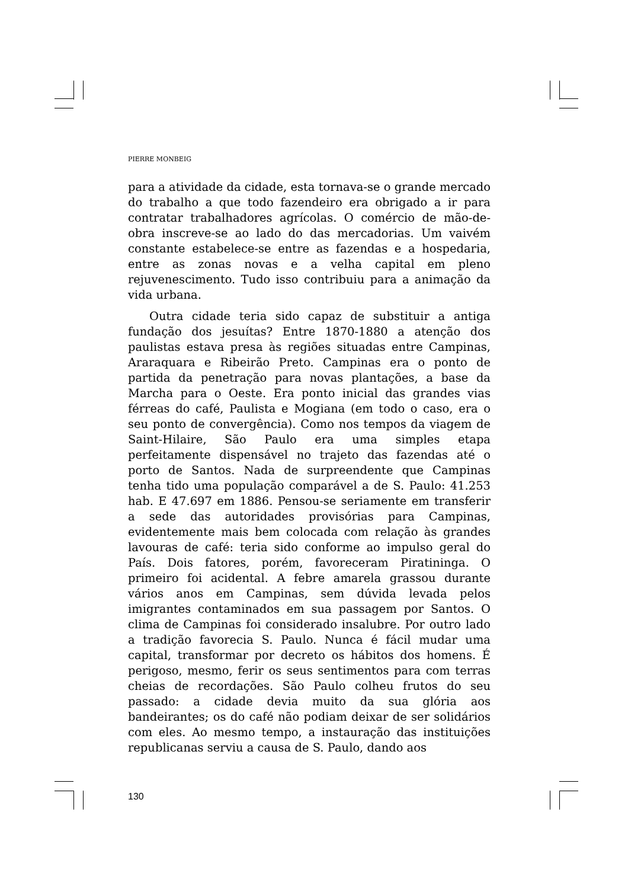PIERRE MONBEIG
para a atividade da cidade, esta tornava-se o grande mercado do trabalho a que todo fazendeiro era obrigado a ir para contratar trabalhadores agrícolas. O comércio de mão-de-obra inscreve-se ao lado do das mercadorias. Um vaivém constante estabelece-se entre as fazendas e a hospedaria, entre as zonas novas e a velha capital em pleno rejuvenescimento. Tudo isso contribuiu para a animação da vida urbana.
Outra cidade teria sido capaz de substituir a antiga fundação dos jesuítas? Entre 1870-1880 a atenção dos paulistas estava presa às regiões situadas entre Campinas, Araraquara e Ribeirão Preto. Campinas era o ponto de partida da penetração para novas plantações, a base da Marcha para o Oeste. Era ponto inicial das grandes vias férreas do café, Paulista e Mogiana (em todo o caso, era o seu ponto de convergência). Como nos tempos da viagem de Saint-Hilaire, São Paulo era uma simples etapa perfeitamente dispensável no trajeto das fazendas até o porto de Santos. Nada de surpreendente que Campinas tenha tido uma população comparável a de S. Paulo: 41.253 hab. E 47.697 em 1886. Pensou-se seriamente em transferir a sede das autoridades provisórias para Campinas, evidentemente mais bem colocada com relação às grandes lavouras de café: teria sido conforme ao impulso geral do País. Dois fatores, porém, favoreceram Piratininga. O primeiro foi acidental. A febre amarela grassou durante vários anos em Campinas, sem dúvida levada pelos imigrantes contaminados em sua passagem por Santos. O clima de Campinas foi considerado insalubre. Por outro lado a tradição favorecia S. Paulo. Nunca é fácil mudar uma capital, transformar por decreto os hábitos dos homens. É perigoso, mesmo, ferir os seus sentimentos para com terras cheias de recordações. São Paulo colheu frutos do seu passado: a cidade devia muito da sua glória aos bandeirantes; os do café não podiam deixar de ser solidários com eles. Ao mesmo tempo, a instauração das instituições republicanas serviu a causa de S. Paulo, dando aos
130